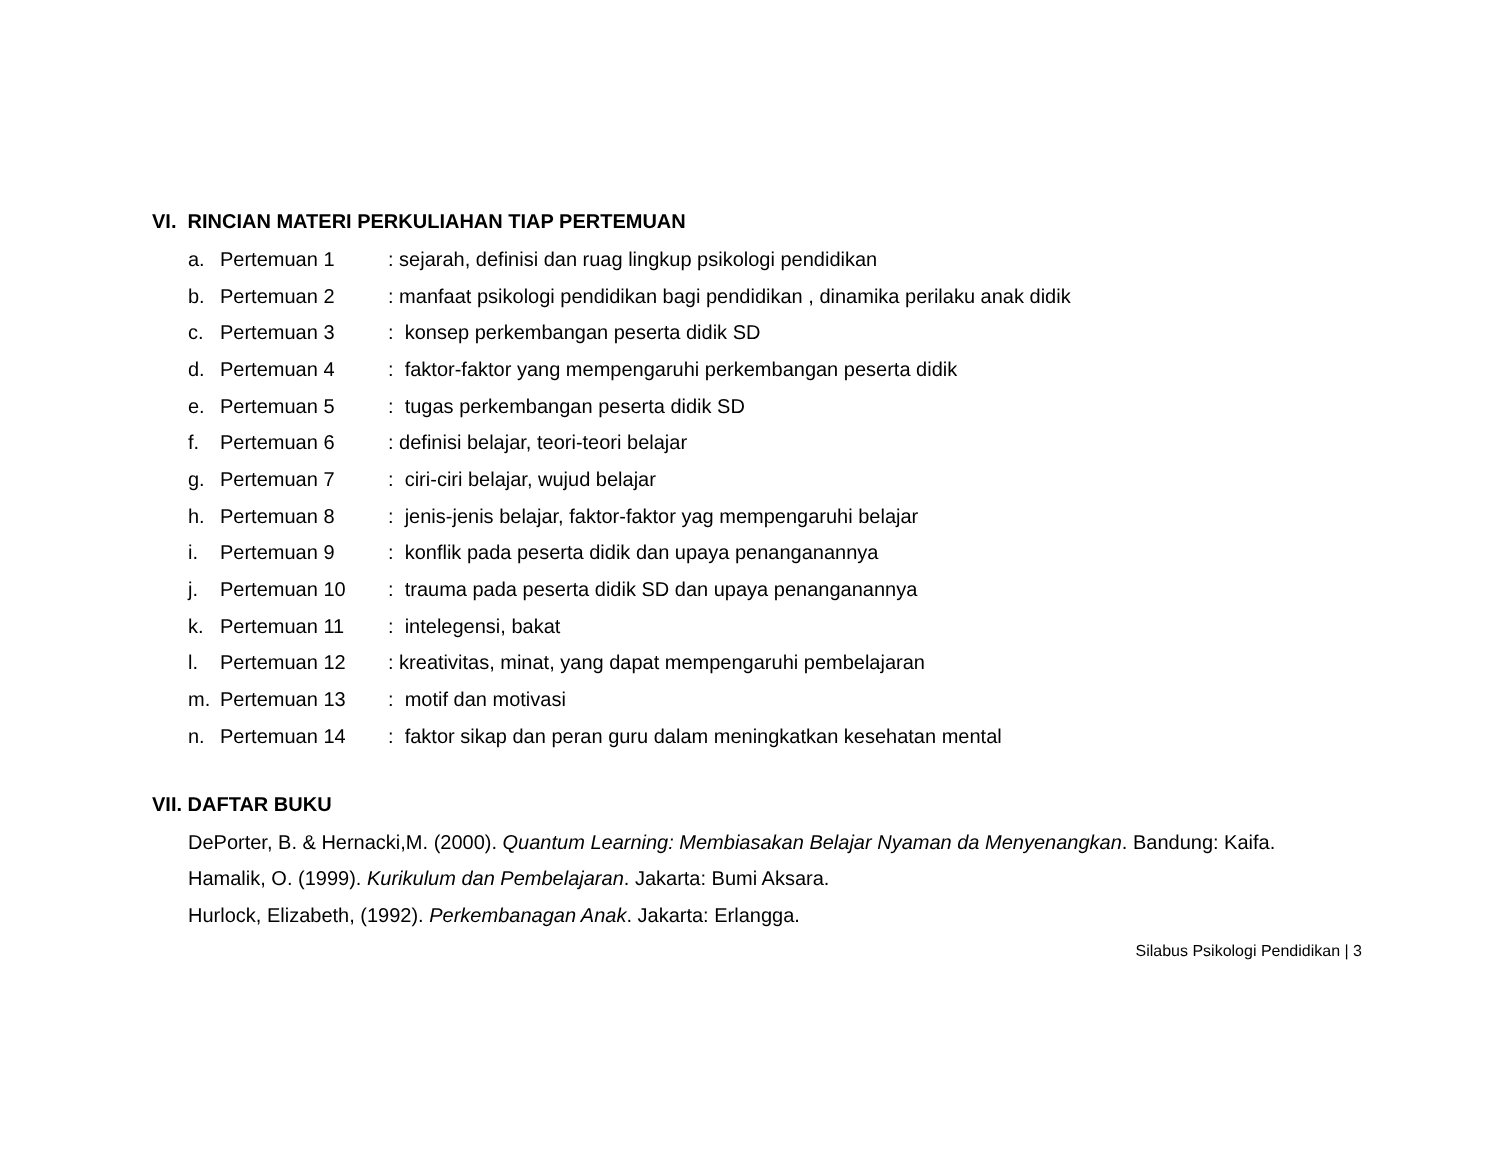VI. RINCIAN MATERI PERKULIAHAN TIAP PERTEMUAN
a. Pertemuan 1: sejarah, definisi dan ruag lingkup psikologi pendidikan
b. Pertemuan 2: manfaat psikologi pendidikan bagi pendidikan , dinamika perilaku anak didik
c. Pertemuan 3: konsep perkembangan peserta didik SD
d. Pertemuan 4: faktor-faktor yang mempengaruhi perkembangan peserta didik
e. Pertemuan 5: tugas perkembangan peserta didik SD
f. Pertemuan 6: definisi belajar, teori-teori belajar
g. Pertemuan 7: ciri-ciri belajar, wujud belajar
h. Pertemuan 8: jenis-jenis belajar, faktor-faktor yag mempengaruhi belajar
i. Pertemuan 9: konflik pada peserta didik dan upaya penanganannya
j. Pertemuan 10: trauma pada peserta didik SD dan upaya penanganannya
k. Pertemuan 11: intelegensi, bakat
l. Pertemuan 12: kreativitas, minat, yang dapat mempengaruhi pembelajaran
m. Pertemuan 13: motif dan motivasi
n. Pertemuan 14: faktor sikap dan peran guru dalam meningkatkan kesehatan mental
VII. DAFTAR BUKU
DePorter, B. & Hernacki,M. (2000). Quantum Learning: Membiasakan Belajar Nyaman da Menyenangkan. Bandung: Kaifa.
Hamalik, O. (1999). Kurikulum dan Pembelajaran. Jakarta: Bumi Aksara.
Hurlock, Elizabeth, (1992). Perkembanagan Anak. Jakarta: Erlangga.
Silabus Psikologi Pendidikan | 3